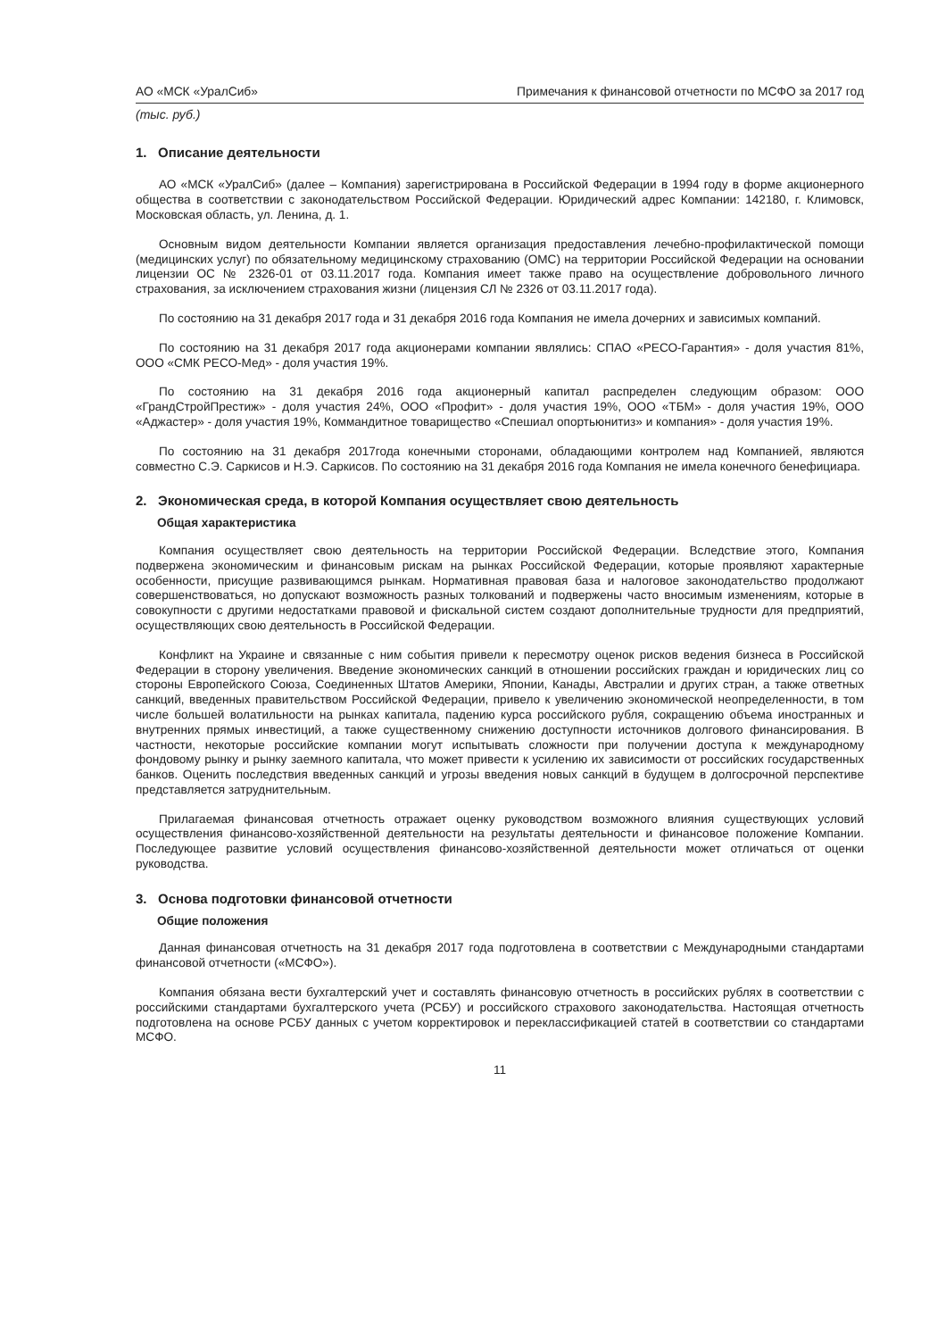АО «МСК «УралСиб» Примечания к финансовой отчетности по МСФО за 2017 год
(тыс. руб.)
1. Описание деятельности
АО «МСК «УралСиб» (далее – Компания) зарегистрирована в Российской Федерации в 1994 году в форме акционерного общества в соответствии с законодательством Российской Федерации. Юридический адрес Компании: 142180, г. Климовск, Московская область, ул. Ленина, д. 1.
Основным видом деятельности Компании является организация предоставления лечебно-профилактической помощи (медицинских услуг) по обязательному медицинскому страхованию (ОМС) на территории Российской Федерации на основании лицензии ОС № 2326-01 от 03.11.2017 года. Компания имеет также право на осуществление добровольного личного страхования, за исключением страхования жизни (лицензия СЛ № 2326 от 03.11.2017 года).
По состоянию на 31 декабря 2017 года и 31 декабря 2016 года Компания не имела дочерних и зависимых компаний.
По состоянию на 31 декабря 2017 года акционерами компании являлись: СПАО «РЕСО-Гарантия» - доля участия 81%, ООО «СМК РЕСО-Мед» - доля участия 19%.
По состоянию на 31 декабря 2016 года акционерный капитал распределен следующим образом: ООО «ГрандСтройПрестиж» - доля участия 24%, ООО «Профит» - доля участия 19%, ООО «ТБМ» - доля участия 19%, ООО «Аджастер» - доля участия 19%, Коммандитное товарищество «Спешиал опортьюнитиз» и компания» - доля участия 19%.
По состоянию на 31 декабря 2017года конечными сторонами, обладающими контролем над Компанией, являются совместно С.Э. Саркисов и Н.Э. Саркисов. По состоянию на 31 декабря 2016 года Компания не имела конечного бенефициара.
2. Экономическая среда, в которой Компания осуществляет свою деятельность
Общая характеристика
Компания осуществляет свою деятельность на территории Российской Федерации. Вследствие этого, Компания подвержена экономическим и финансовым рискам на рынках Российской Федерации, которые проявляют характерные особенности, присущие развивающимся рынкам. Нормативная правовая база и налоговое законодательство продолжают совершенствоваться, но допускают возможность разных толкований и подвержены часто вносимым изменениям, которые в совокупности с другими недостатками правовой и фискальной систем создают дополнительные трудности для предприятий, осуществляющих свою деятельность в Российской Федерации.
Конфликт на Украине и связанные с ним события привели к пересмотру оценок рисков ведения бизнеса в Российской Федерации в сторону увеличения. Введение экономических санкций в отношении российских граждан и юридических лиц со стороны Европейского Союза, Соединенных Штатов Америки, Японии, Канады, Австралии и других стран, а также ответных санкций, введенных правительством Российской Федерации, привело к увеличению экономической неопределенности, в том числе большей волатильности на рынках капитала, падению курса российского рубля, сокращению объема иностранных и внутренних прямых инвестиций, а также существенному снижению доступности источников долгового финансирования. В частности, некоторые российские компании могут испытывать сложности при получении доступа к международному фондовому рынку и рынку заемного капитала, что может привести к усилению их зависимости от российских государственных банков. Оценить последствия введенных санкций и угрозы введения новых санкций в будущем в долгосрочной перспективе представляется затруднительным.
Прилагаемая финансовая отчетность отражает оценку руководством возможного влияния существующих условий осуществления финансово-хозяйственной деятельности на результаты деятельности и финансовое положение Компании. Последующее развитие условий осуществления финансово-хозяйственной деятельности может отличаться от оценки руководства.
3. Основа подготовки финансовой отчетности
Общие положения
Данная финансовая отчетность на 31 декабря 2017 года подготовлена в соответствии с Международными стандартами финансовой отчетности («МСФО»).
Компания обязана вести бухгалтерский учет и составлять финансовую отчетность в российских рублях в соответствии с российскими стандартами бухгалтерского учета (РСБУ) и российского страхового законодательства. Настоящая отчетность подготовлена на основе РСБУ данных с учетом корректировок и переклассификацией статей в соответствии со стандартами МСФО.
11